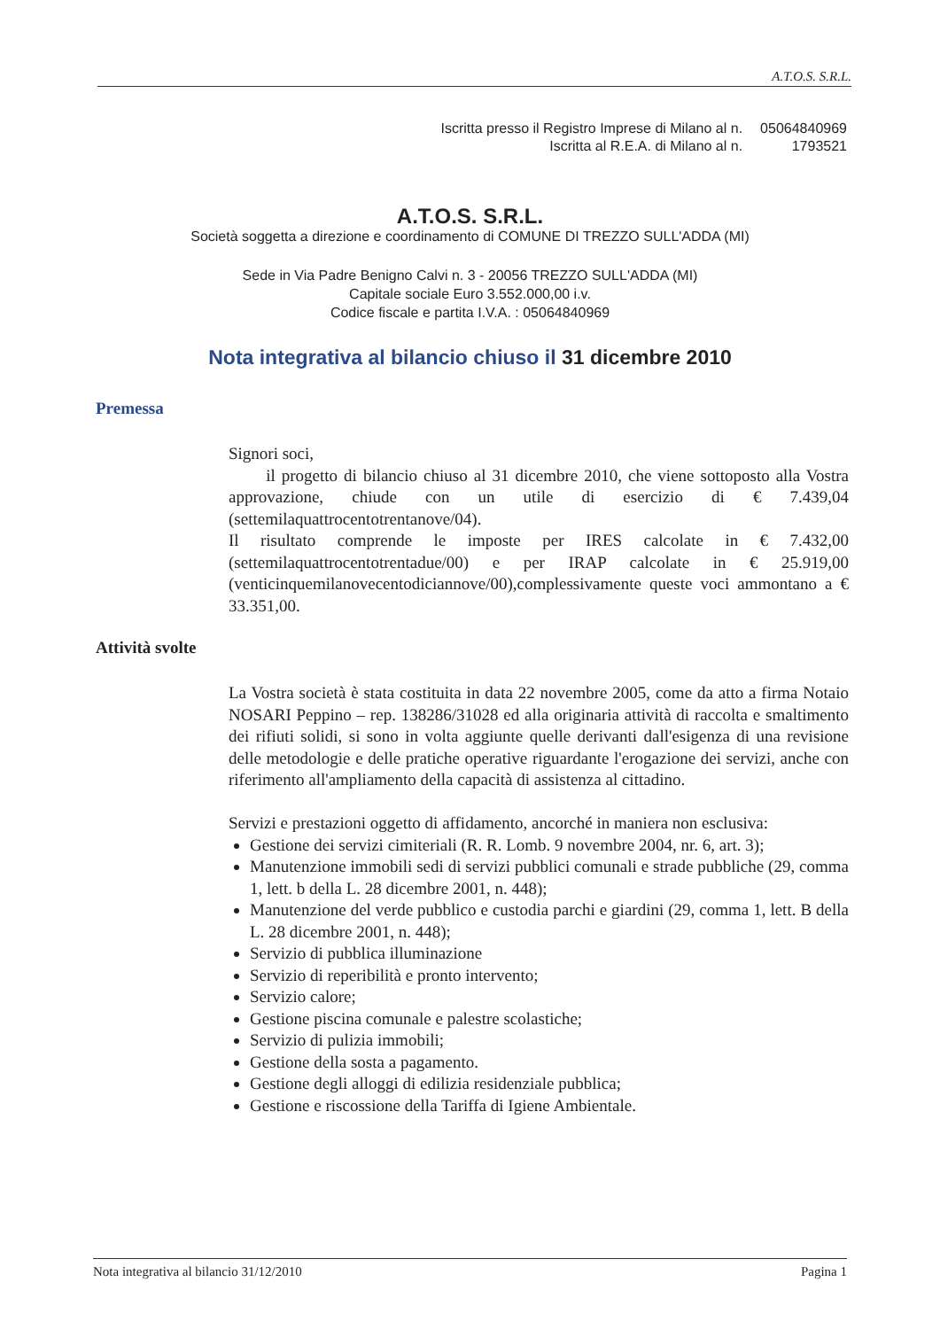A.T.O.S. S.R.L.
| Iscritta presso il Registro Imprese di Milano al n. | 05064840969 |
| Iscritta al R.E.A. di Milano al n. | 1793521 |
A.T.O.S. S.R.L.
Società soggetta a direzione e coordinamento di COMUNE DI TREZZO SULL'ADDA (MI)
Sede in Via Padre Benigno Calvi n. 3 - 20056 TREZZO SULL'ADDA (MI)
Capitale sociale Euro 3.552.000,00 i.v.
Codice fiscale e partita I.V.A. : 05064840969
Nota integrativa al bilancio chiuso il 31 dicembre 2010
Premessa
Signori soci,
il progetto di bilancio chiuso al 31 dicembre 2010, che viene sottoposto alla Vostra approvazione, chiude con un utile di esercizio di € 7.439,04 (settemilaquattrocentotrentanove/04).
Il risultato comprende le imposte per IRES calcolate in € 7.432,00 (settemilaquattrocentotrentadue/00) e per IRAP calcolate in € 25.919,00 (venticinquemilanovecentodiciannove/00),complessivamente queste voci ammontano a € 33.351,00.
Attività svolte
La Vostra società è stata costituita in data 22 novembre 2005, come da atto a firma Notaio NOSARI Peppino – rep. 138286/31028 ed alla originaria attività di raccolta e smaltimento dei rifiuti solidi, si sono in volta aggiunte quelle derivanti dall'esigenza di una revisione delle metodologie e delle pratiche operative riguardante l'erogazione dei servizi, anche con riferimento all'ampliamento della capacità di assistenza al cittadino.
Servizi e prestazioni oggetto di affidamento, ancorché in maniera non esclusiva:
Gestione dei servizi cimiteriali (R. R. Lomb. 9 novembre 2004, nr. 6, art. 3);
Manutenzione immobili sedi di servizi pubblici comunali e strade pubbliche (29, comma 1, lett. b della L. 28 dicembre 2001, n. 448);
Manutenzione del verde pubblico e custodia parchi e giardini (29, comma 1, lett. B della L. 28 dicembre 2001, n. 448);
Servizio di pubblica illuminazione
Servizio di reperibilità e pronto intervento;
Servizio calore;
Gestione piscina comunale e palestre scolastiche;
Servizio di pulizia immobili;
Gestione della sosta a pagamento.
Gestione degli alloggi di edilizia residenziale pubblica;
Gestione e riscossione della Tariffa di Igiene Ambientale.
Nota integrativa al bilancio 31/12/2010 Pagina 1